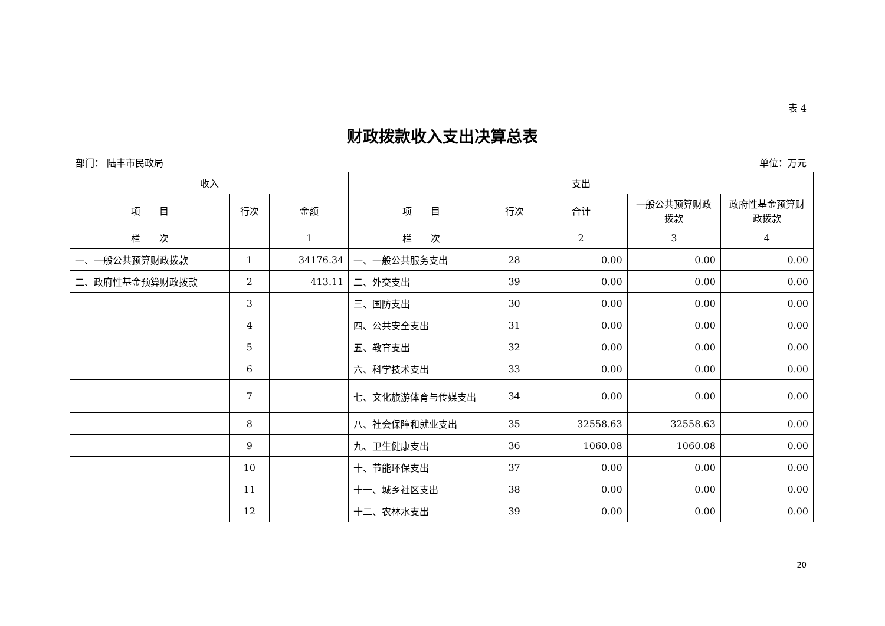表 4
财政拨款收入支出决算总表
部门： 陆丰市民政局 单位：万元
| 收入 | | | 支出 | | | | |
| --- | --- | --- | --- | --- | --- | --- | --- |
| 项 目 | 行次 | 金额 | 项 目 | 行次 | 合计 | 一般公共预算财政拨款 | 政府性基金预算财政拨款 |
| 栏 次 | | 1 | 栏 次 | | 2 | 3 | 4 |
| 一、一般公共预算财政拨款 | 1 | 34176.34 | 一、一般公共服务支出 | 28 | 0.00 | 0.00 | 0.00 |
| 二、政府性基金预算财政拨款 | 2 | 413.11 | 二、外交支出 | 39 | 0.00 | 0.00 | 0.00 |
| | 3 | | 三、国防支出 | 30 | 0.00 | 0.00 | 0.00 |
| | 4 | | 四、公共安全支出 | 31 | 0.00 | 0.00 | 0.00 |
| | 5 | | 五、教育支出 | 32 | 0.00 | 0.00 | 0.00 |
| | 6 | | 六、科学技术支出 | 33 | 0.00 | 0.00 | 0.00 |
| | 7 | | 七、文化旅游体育与传媒支出 | 34 | 0.00 | 0.00 | 0.00 |
| | 8 | | 八、社会保障和就业支出 | 35 | 32558.63 | 32558.63 | 0.00 |
| | 9 | | 九、卫生健康支出 | 36 | 1060.08 | 1060.08 | 0.00 |
| | 10 | | 十、节能环保支出 | 37 | 0.00 | 0.00 | 0.00 |
| | 11 | | 十一、城乡社区支出 | 38 | 0.00 | 0.00 | 0.00 |
| | 12 | | 十二、农林水支出 | 39 | 0.00 | 0.00 | 0.00 |
20